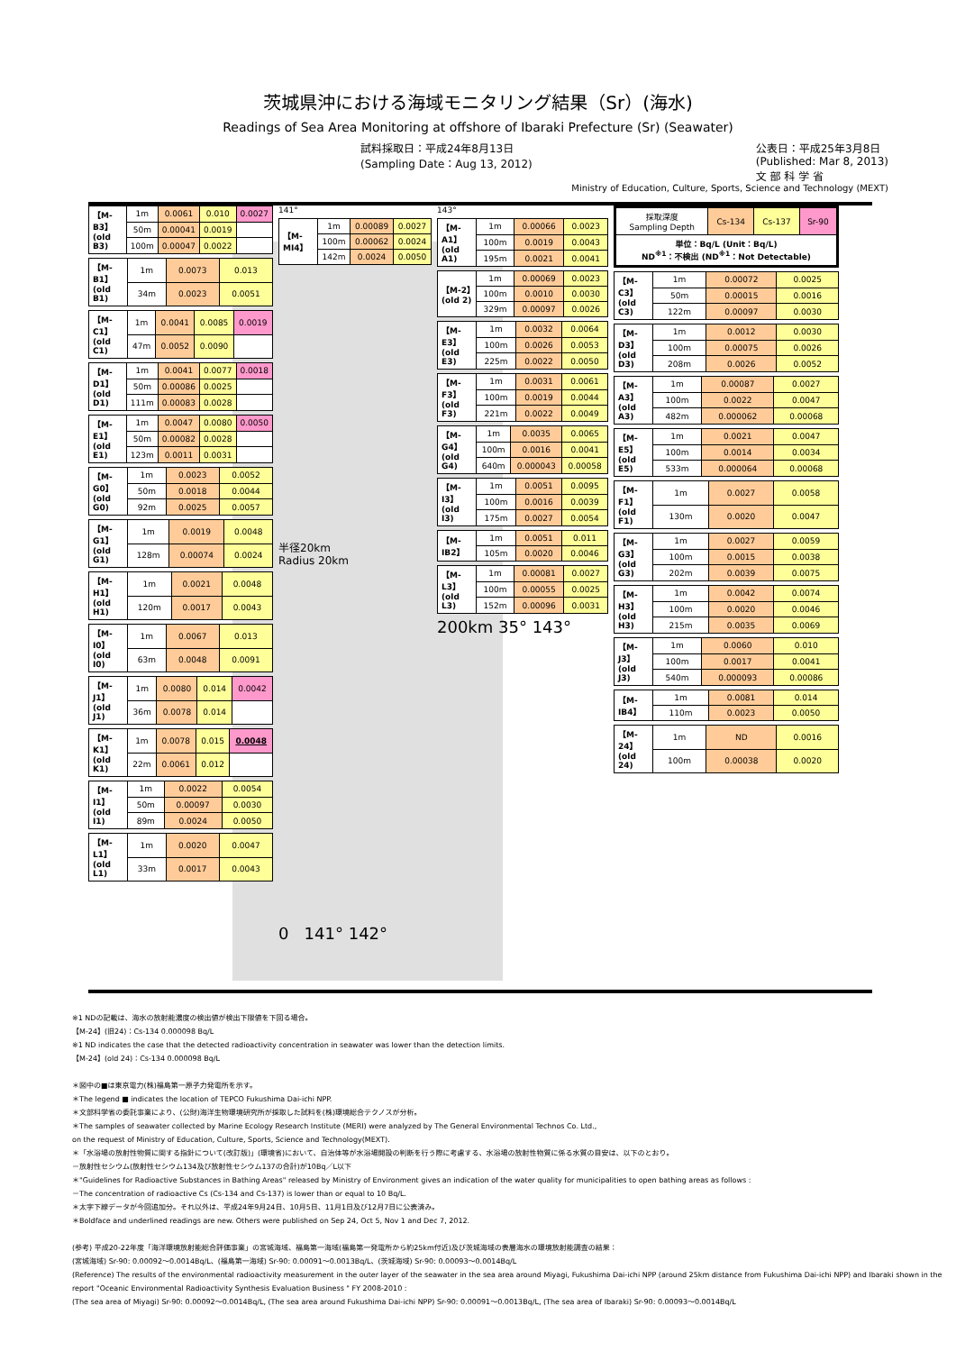茨城県沖における海域モニタリング結果（Sr）(海水)
Readings of Sea Area Monitoring at offshore of Ibaraki Prefecture (Sr) (Seawater)
試料採取日：平成24年8月13日
(Sampling Date：Aug 13, 2012) 公表日：平成25年3月8日
(Published: Mar 8, 2013)
文 部 科 学 省
Ministry of Education, Culture, Sports, Science and Technology (MEXT)
| 【M-B3】(old B3) | 1m | 0.0061 | 0.010 | 0.0027 |
| | 50m | 0.00041 | 0.0019 | |
| | 100m | 0.00047 | 0.0022 | |
| 【M-B1】(old B1) | 1m | 0.0073 | 0.013 |
| | 34m | 0.0023 | 0.0051 |
| 【M-C1】(old C1) | 1m | 0.0041 | 0.0085 | 0.0019 |
| | 47m | 0.0052 | 0.0090 | |
| 【M-D1】(old D1) | 1m | 0.0041 | 0.0077 | 0.0018 |
| | 50m | 0.00086 | 0.0025 | |
| | 111m | 0.00083 | 0.0028 | |
| 【M-E1】(old E1) | 1m | 0.0047 | 0.0080 | 0.0050 |
| | 50m | 0.00082 | 0.0028 | |
| | 123m | 0.0011 | 0.0031 | |
| 【M-G0】(old G0) | 1m | 0.0023 | 0.0052 |
| | 50m | 0.0018 | 0.0044 |
| | 92m | 0.0025 | 0.0057 |
| 【M-G1】(old G1) | 1m | 0.0019 | 0.0048 |
| | 128m | 0.00074 | 0.0024 |
| 【M-H1】(old H1) | 1m | 0.0021 | 0.0048 |
| | 120m | 0.0017 | 0.0043 |
| 【M-I0】(old I0) | 1m | 0.0067 | 0.013 |
| | 63m | 0.0048 | 0.0091 |
| 【M-J1】(old J1) | 1m | 0.0080 | 0.014 | 0.0042 |
| | 36m | 0.0078 | 0.014 | |
| 【M-K1】(old K1) | 1m | 0.0078 | 0.015 | 0.0048 |
| | 22m | 0.0061 | 0.012 | |
| 【M-I1】(old I1) | 1m | 0.0022 | 0.0054 |
| | 50m | 0.00097 | 0.0030 |
| | 89m | 0.0024 | 0.0050 |
| 【M-L1】(old L1) | 1m | 0.0020 | 0.0047 |
| | 33m | 0.0017 | 0.0043 |
141°
| 【M-MI4】 | 1m | 0.00089 | 0.0027 |
| | 100m | 0.00062 | 0.0024 |
| | 142m | 0.0024 | 0.0050 |
半径20km
Radius 20km
0 141° 142°
143°
| 【M-A1】(old A1) | 1m | 0.00066 | 0.0023 |
| | 100m | 0.0019 | 0.0043 |
| | 195m | 0.0021 | 0.0041 |
| 【M-2】(old 2) | 1m | 0.00069 | 0.0023 |
| | 100m | 0.0010 | 0.0030 |
| | 329m | 0.00097 | 0.0026 |
| 【M-E3】(old E3) | 1m | 0.0032 | 0.0064 |
| | 100m | 0.0026 | 0.0053 |
| | 225m | 0.0022 | 0.0050 |
| 【M-F3】(old F3) | 1m | 0.0031 | 0.0061 |
| | 100m | 0.0019 | 0.0044 |
| | 221m | 0.0022 | 0.0049 |
| 【M-G4】(old G4) | 1m | 0.0035 | 0.0065 |
| | 100m | 0.0016 | 0.0041 |
| | 640m | 0.000043 | 0.00058 |
| 【M-I3】(old I3) | 1m | 0.0051 | 0.0095 |
| | 100m | 0.0016 | 0.0039 |
| | 175m | 0.0027 | 0.0054 |
| 【M-IB2】 | 1m | 0.0051 | 0.011 |
| | 105m | 0.0020 | 0.0046 |
| 【M-L3】(old L3) | 1m | 0.00081 | 0.0027 |
| | 100m | 0.00055 | 0.0025 |
| | 152m | 0.00096 | 0.0031 |
200km 35° 143°
| 採取深度 Sampling Depth | Cs-134 | Cs-137 | Sr-90 |
| 単位：Bq/L (Unit：Bq/L) ND<sup>※1</sup>：不検出 (ND<sup>※1</sup>：Not Detectable) | | | |
| 【M-C3】(old C3) | 1m | 0.00072 | 0.0025 |
| | 50m | 0.00015 | 0.0016 |
| | 122m | 0.00097 | 0.0030 |
| 【M-D3】(old D3) | 1m | 0.0012 | 0.0030 |
| | 100m | 0.00075 | 0.0026 |
| | 208m | 0.0026 | 0.0052 |
| 【M-A3】(old A3) | 1m | 0.00087 | 0.0027 |
| | 100m | 0.0022 | 0.0047 |
| | 482m | 0.000062 | 0.00068 |
| 【M-E5】(old E5) | 1m | 0.0021 | 0.0047 |
| | 100m | 0.0014 | 0.0034 |
| | 533m | 0.000064 | 0.00068 |
| 【M-F1】(old F1) | 1m | 0.0027 | 0.0058 |
| | 130m | 0.0020 | 0.0047 |
| 【M-G3】(old G3) | 1m | 0.0027 | 0.0059 |
| | 100m | 0.0015 | 0.0038 |
| | 202m | 0.0039 | 0.0075 |
| 【M-H3】(old H3) | 1m | 0.0042 | 0.0074 |
| | 100m | 0.0020 | 0.0046 |
| | 215m | 0.0035 | 0.0069 |
| 【M-J3】(old J3) | 1m | 0.0060 | 0.010 |
| | 100m | 0.0017 | 0.0041 |
| | 540m | 0.000093 | 0.00086 |
| 【M-IB4】 | 1m | 0.0081 | 0.014 |
| | 110m | 0.0023 | 0.0050 |
| 【M-24】(old 24) | 1m | ND | 0.0016 |
| | 100m | 0.00038 | 0.0020 |
※1 NDの記載は、海水の放射能濃度の検出値が検出下限値を下回る場合。
【M-24】(旧24)：Cs-134 0.000098 Bq/L
※1 ND indicates the case that the detected radioactivity concentration in seawater was lower than the detection limits.
【M-24】(old 24)：Cs-134 0.000098 Bq/L
＊図中の■は東京電力(株)福島第一原子力発電所を示す。
＊The legend ■ indicates the location of TEPCO Fukushima Dai-ichi NPP.
＊文部科学省の委託事業により、(公財)海洋生物環境研究所が採取した試料を(株)環境総合テクノスが分析。
＊The samples of seawater collected by Marine Ecology Research Institute (MERI) were analyzed by The General Environmental Technos Co. Ltd.,
on the request of Ministry of Education, Culture, Sports, Science and Technology(MEXT).
＊「水浴場の放射性物質に関する指針について(改訂版)」(環境省)において、自治体等が水浴場開設の判断を行う際に考慮する、水浴場の放射性物質に係る水質の目安は、以下のとおり。
－放射性セシウム(放射性セシウム134及び放射性セシウム137の合計)が10Bq／L以下
＊"Guidelines for Radioactive Substances in Bathing Areas" released by Ministry of Environment gives an indication of the water quality for municipalities to open bathing areas as follows :
－The concentration of radioactive Cs (Cs-134 and Cs-137) is lower than or equal to 10 Bq/L.
＊太字下線データが今回追加分。それ以外は、平成24年9月24日、10月5日、11月1日及び12月7日に公表済み。
＊Boldface and underlined readings are new. Others were published on Sep 24, Oct 5, Nov 1 and Dec 7, 2012.
(参考) 平成20-22年度「海洋環境放射能総合評価事業」の宮城海域、福島第一海域(福島第一発電所から約25km付近)及び茨城海域の表層海水の環境放射能調査の結果：
(宮城海域) Sr-90: 0.00092～0.0014Bq/L、(福島第一海域) Sr-90: 0.00091～0.0013Bq/L、(茨城海域) Sr-90: 0.00093～0.0014Bq/L
(Reference) The results of the environmental radioactivity measurement in the outer layer of the seawater in the sea area around Miyagi, Fukushima Dai-ichi NPP (around 25km distance from Fukushima Dai-ichi NPP) and Ibaraki shown in the report "Oceanic Environmental Radioactivity Synthesis Evaluation Business " FY 2008-2010 :
(The sea area of Miyagi) Sr-90: 0.00092～0.0014Bq/L, (The sea area around Fukushima Dai-ichi NPP) Sr-90: 0.00091～0.0013Bq/L, (The sea area of Ibaraki) Sr-90: 0.00093～0.0014Bq/L